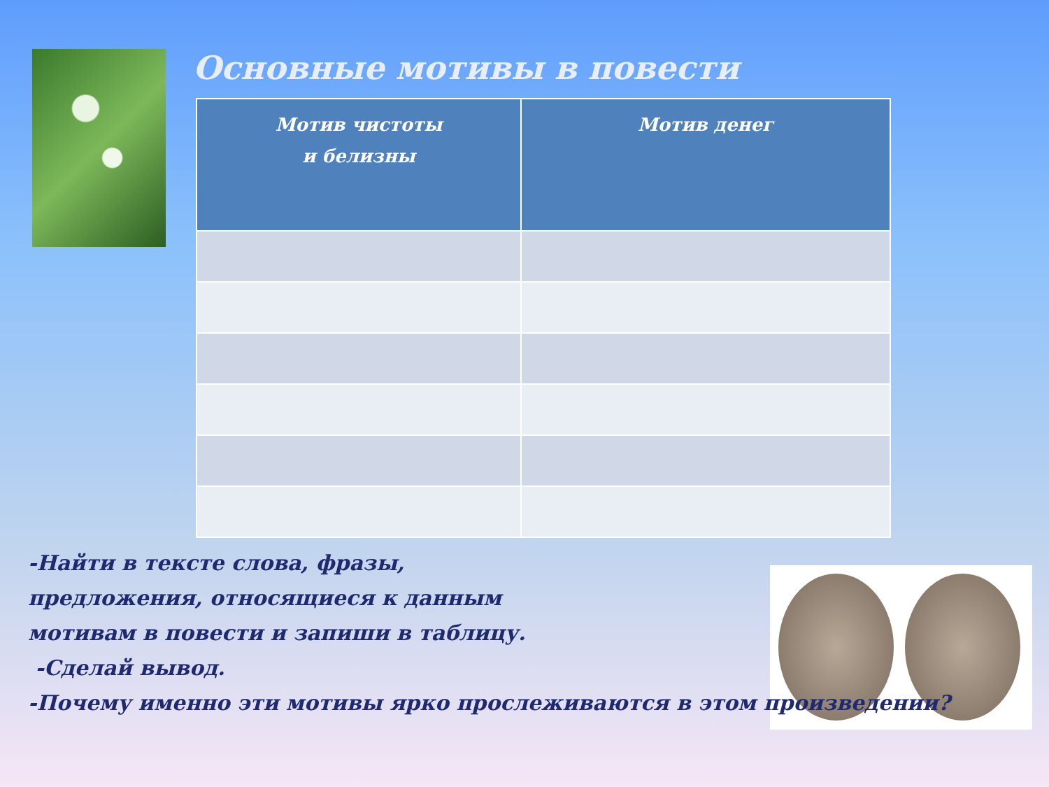Основные мотивы в повести
| Мотив чистоты и белизны | Мотив денег |
| --- | --- |
-Найти в тексте слова, фразы,
предложения, относящиеся к данным
мотивам в повести и запиши в таблицу.
-Сделай вывод.
-Почему именно эти мотивы ярко прослеживаются в этом произведении?